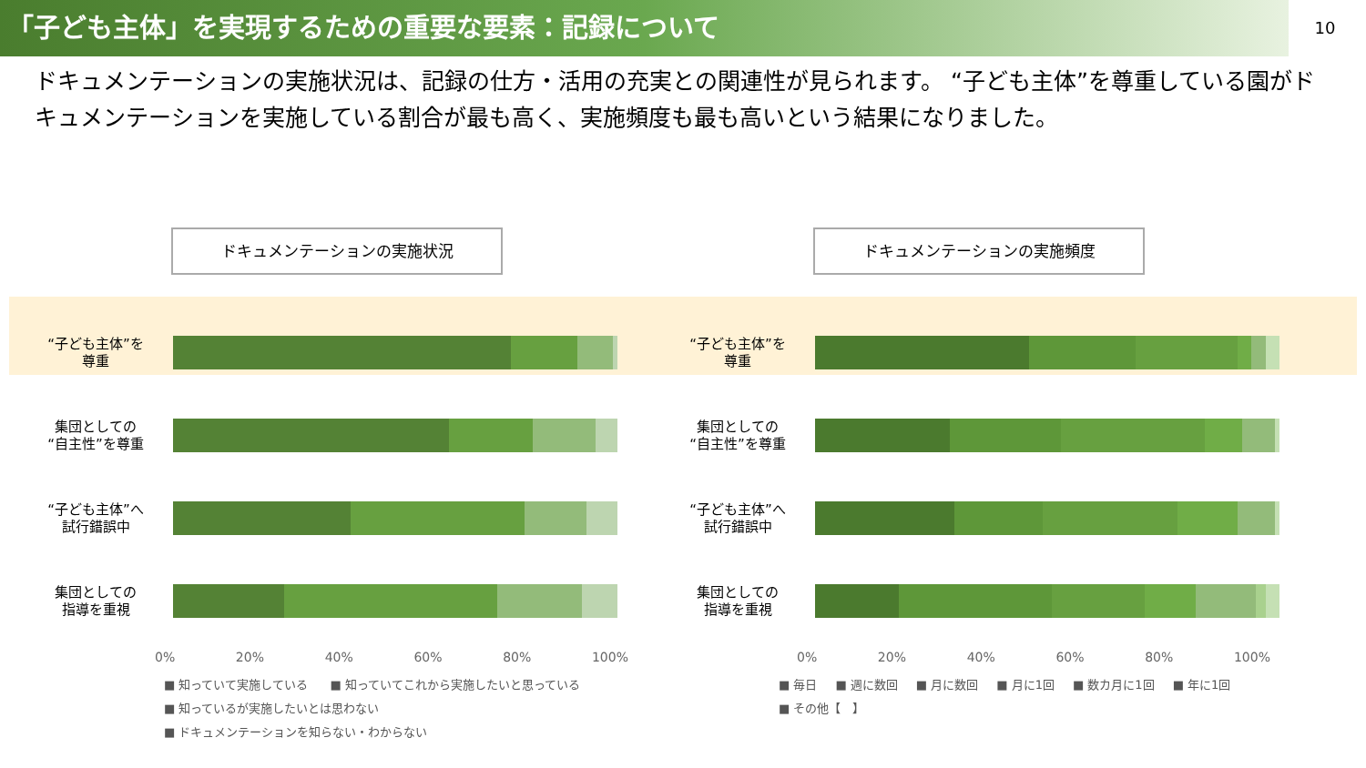「子ども主体」を実現するための重要な要素：記録について
10
ドキュメンテーションの実施状況は、記録の仕方・活用の充実との関連性が見られます。 “子ども主体”を尊重している園がドキュメンテーションを実施している割合が最も高く、実施頻度も最も高いという結果になりました。
ドキュメンテーションの実施状況
“子ども主体”を
尊重
集団としての
“自主性”を尊重
“子ども主体”へ
試行錯誤中
集団としての
指導を重視
0% 20% 40% 60% 80% 100%
■ 知っていて実施している ■ 知っていてこれから実施したいと思っている
■ 知っているが実施したいとは思わない ■ ドキュメンテーションを知らない・わからない
ドキュメンテーションの実施頻度
“子ども主体”を
尊重
集団としての
“自主性”を尊重
“子ども主体”へ
試行錯誤中
集団としての
指導を重視
0% 20% 40% 60% 80% 100%
■ 毎日 ■ 週に数回 ■ 月に数回 ■ 月に1回 ■ 数カ月に1回 ■ 年に1回 ■ その他【　】